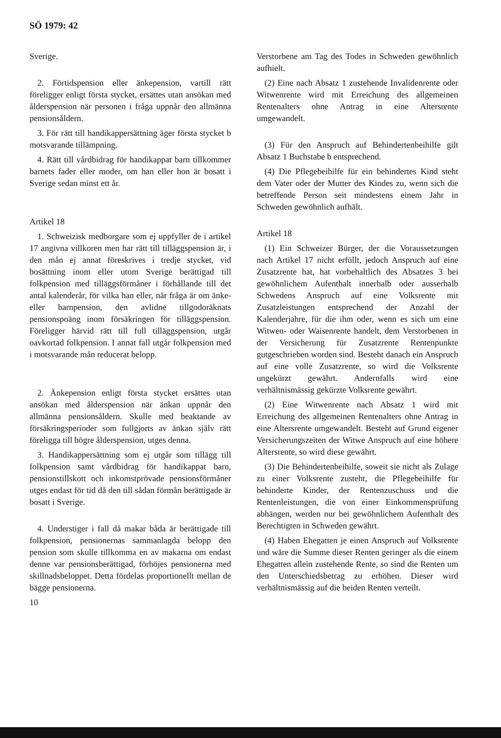SÖ 1979: 42
Sverige.
2. Förtidspension eller änkepension, vartill rätt föreligger enligt första stycket, ersättes utan ansökan med ålderspension när personen i fråga uppnår den allmänna pensionsåldern.
3. För rätt till handikappersättning äger första stycket b motsvarande tillämpning.
4. Rätt till vårdbidrag för handikappat barn tillkommer barnets fader eller moder, om han eller hon är bosatt i Sverige sedan minst ett år.
Artikel 18
1. Schweizisk medborgare som ej uppfyller de i artikel 17 angivna villkoren men har rätt till tilläggspension är, i den mån ej annat föreskrives i tredje stycket, vid bosättning inom eller utom Sverige berättigad till folkpension med tilläggsförmåner i förhållande till det antal kalenderår, för vilka han eller, när fråga är om änke- eller barnpension, den avlidne tillgodoräknats pensionspoäng inom försäkringen för tilläggspension. Föreligger härvid rätt till full tilläggspension, utgår oavkortad folkpension. I annat fall utgår folkpension med i motsvarande mån reducerat belopp.
2. Änkepension enligt första stycket ersättes utan ansökan med ålderspension när änkan uppnår den allmänna pensionsåldern. Skulle med beaktande av försäkringsperioder som fullgjorts av änkan själv rätt föreligga till högre ålderspension, utges denna.
3. Handikappersättning som ej utgår som tillägg till folkpension samt vårdbidrag för handikappat barn, pensionstillskott och inkomstprövade pensionsförmåner utges endast för tid då den till sådan förmån berättigade är bosatt i Sverige.
4. Understiger i fall då makar båda är berättigade till folkpension, pensionernas sammanlagda belopp den pension som skulle tillkomma en av makarna om endast denne var pensionsberättigad, förhöjes pensionerna med skillnadsbeloppet. Detta fördelas proportionellt mellan de bägge pensionerna.
10
Verstorbene am Tag des Todes in Schweden gewöhnlich aufhielt.
(2) Eine nach Absatz 1 zustehende Invalidenrente oder Witwenrente wird mit Erreichung des allgemeinen Rentenalters ohne Antrag in eine Altersrente umgewandelt.
(3) Für den Anspruch auf Behindertenbeihilfe gilt Absatz 1 Buchstabe b entsprechend.
(4) Die Pflegebeihilfe für ein behindertes Kind steht dem Vater oder der Mutter des Kindes zu, wenn sich die betreffende Person seit mindestens einem Jahr in Schweden gewöhnlich aufhält.
Artikel 18
(1) Ein Schweizer Bürger, der die Voraussetzungen nach Artikel 17 nicht erfüllt, jedoch Anspruch auf eine Zusatzrente hat, hat vorbehaltlich des Absatzes 3 bei gewöhnlichem Aufenthalt innerhalb oder ausserhalb Schwedens Anspruch auf eine Volksrente mit Zusatzleistungen entsprechend der Anzahl der Kalenderjahre, für die ihm oder, wenn es sich um eine Witwen- oder Waisenrente handelt, dem Verstorbenen in der Versicherung für Zusatzrente Rentenpunkte gutgeschrieben worden sind. Besteht danach ein Anspruch auf eine volle Zusatzrente, so wird die Volksrente ungekürzt gewährt. Andernfalls wird eine verhältnismässig gekürzte Volksrente gewährt.
(2) Eine Witwenrente nach Absatz 1 wird mit Erreichung des allgemeinen Rentenalters ohne Antrag in eine Altersrente umgewandelt. Besteht auf Grund eigener Versicherungszeiten der Witwe Anspruch auf eine höhere Altersrente, so wird diese gewährt.
(3) Die Behindertenbeihilfe, soweit sie nicht als Zulage zu einer Volksrente zusteht, die Pflegebeihilfe für behinderte Kinder, der Rentenzuschuss und die Rentenleistungen, die von einer Einkommensprüfung abhängen, werden nur bei gewöhnlichem Aufenthalt des Berechtigten in Schweden gewährt.
(4) Haben Ehegatten je einen Anspruch auf Volksrente und wäre die Summe dieser Renten geringer als die einem Ehegatten allein zustehende Rente, so sind die Renten um den Unterschiedsbetrag zu erhöhen. Dieser wird verhältnismässig auf die beiden Renten verteilt.